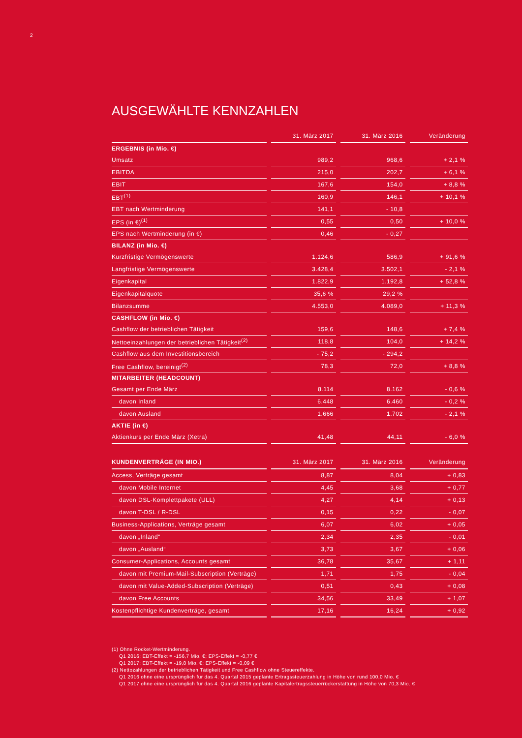2
AUSGEWÄHLTE KENNZAHLEN
| | 31. März 2017 | 31. März 2016 | Veränderung |
| --- | --- | --- | --- |
| ERGEBNIS (in Mio. €) | | | |
| Umsatz | 989,2 | 968,6 | + 2,1 % |
| EBITDA | 215,0 | 202,7 | + 6,1 % |
| EBIT | 167,6 | 154,0 | + 8,8 % |
| EBT<sup>(1)</sup> | 160,9 | 146,1 | + 10,1 % |
| EBT nach Wertminderung | 141,1 | - 10,8 | |
| EPS (in €)<sup>(1)</sup> | 0,55 | 0,50 | + 10,0 % |
| EPS nach Wertminderung (in €) | 0,46 | - 0,27 | |
| BILANZ (in Mio. €) | | | |
| Kurzfristige Vermögenswerte | 1.124,6 | 586,9 | + 91,6 % |
| Langfristige Vermögenswerte | 3.428,4 | 3.502,1 | - 2,1 % |
| Eigenkapital | 1.822,9 | 1.192,8 | + 52,8 % |
| Eigenkapitalquote | 35,6 % | 29,2 % | |
| Bilanzsumme | 4.553,0 | 4.089,0 | + 11,3 % |
| CASHFLOW (in Mio. €) | | | |
| Cashflow der betrieblichen Tätigkeit | 159,6 | 148,6 | + 7,4 % |
| Nettoeinzahlungen der betrieblichen Tätigkeit<sup>(2)</sup> | 118,8 | 104,0 | + 14,2 % |
| Cashflow aus dem Investitionsbereich | - 75,2 | - 294,2 | |
| Free Cashflow, bereinigt<sup>(2)</sup> | 78,3 | 72,0 | + 8,8 % |
| MITARBEITER (HEADCOUNT) | | | |
| Gesamt per Ende März | 8.114 | 8.162 | - 0,6 % |
| davon Inland | 6.448 | 6.460 | - 0,2 % |
| davon Ausland | 1.666 | 1.702 | - 2,1 % |
| AKTIE (in €) | | | |
| Aktienkurs per Ende März (Xetra) | 41,48 | 44,11 | - 6,0 % |
| KUNDENVERTRÄGE (IN MIO.) | 31. März 2017 | 31. März 2016 | Veränderung |
| --- | --- | --- | --- |
| Access, Verträge gesamt | 8,87 | 8,04 | + 0,83 |
| davon Mobile Internet | 4,45 | 3,68 | + 0,77 |
| davon DSL-Komplettpakete (ULL) | 4,27 | 4,14 | + 0,13 |
| davon T-DSL / R-DSL | 0,15 | 0,22 | - 0,07 |
| Business-Applications, Verträge gesamt | 6,07 | 6,02 | + 0,05 |
| davon „Inland“ | 2,34 | 2,35 | - 0,01 |
| davon „Ausland“ | 3,73 | 3,67 | + 0,06 |
| Consumer-Applications, Accounts gesamt | 36,78 | 35,67 | + 1,11 |
| davon mit Premium-Mail-Subscription (Verträge) | 1,71 | 1,75 | - 0,04 |
| davon mit Value-Added-Subscription (Verträge) | 0,51 | 0,43 | + 0,08 |
| davon Free Accounts | 34,56 | 33,49 | + 1,07 |
| Kostenpflichtige Kundenverträge, gesamt | 17,16 | 16,24 | + 0,92 |
(1) Ohne Rocket-Wertminderung.
Q1 2016: EBT-Effekt = -156,7 Mio. €; EPS-Effekt = -0,77 €
Q1 2017: EBT-Effekt = -19,8 Mio. €; EPS-Effekt = -0,09 €
(2) Nettozahlungen der betrieblichen Tätigkeit und Free Cashflow ohne Steuereffekte.
Q1 2016 ohne eine ursprünglich für das 4. Quartal 2015 geplante Ertragssteuerzahlung in Höhe von rund 100,0 Mio. €
Q1 2017 ohne eine ursprünglich für das 4. Quartal 2016 geplante Kapitalertragssteuerrückerstattung in Höhe von 70,3 Mio. €